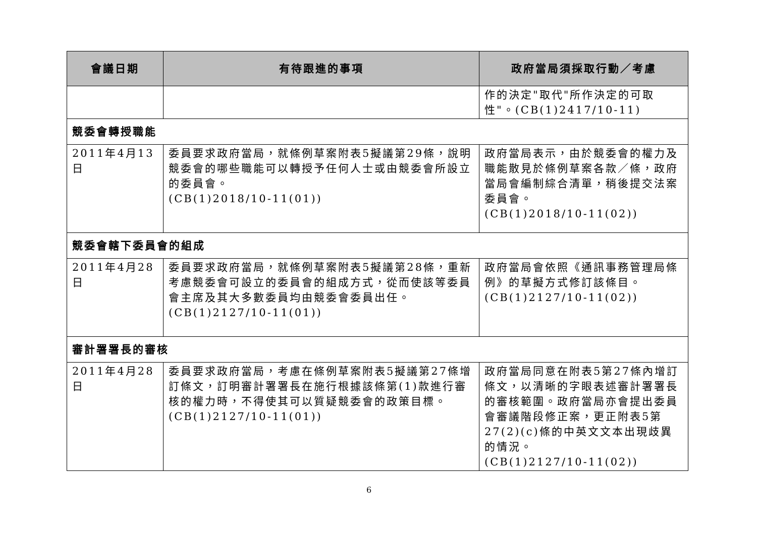| 會議日期 | 有待跟進的事項 | 政府當局須採取行動／考慮 |
| --- | --- | --- |
| | | 作的決定"取代"所作決定的可取性"。(CB(1)2417/10-11) |
| 競委會轉授職能 | | |
| 2011年4月13日 | 委員要求政府當局，就條例草案附表5擬議第29條，說明競委會的哪些職能可以轉授予任何人士或由競委會所設立的委員會。 (CB(1)2018/10-11(01)) | 政府當局表示，由於競委會的權力及職能散見於條例草案各款／條，政府當局會編制綜合清單，稍後提交法案委員會。 (CB(1)2018/10-11(02)) |
| 競委會轄下委員會的組成 | | |
| 2011年4月28日 | 委員要求政府當局，就條例草案附表5擬議第28條，重新考慮競委會可設立的委員會的組成方式，從而使該等委員會主席及其大多數委員均由競委會委員出任。(CB(1)2127/10-11(01)) | 政府當局會依照《通訊事務管理局條例》的草擬方式修訂該條目。(CB(1)2127/10-11(02)) |
| 審計署署長的審核 | | |
| 2011年4月28日 | 委員要求政府當局，考慮在條例草案附表5擬議第27條增訂條文，訂明審計署署長在施行根據該條第(1)款進行審核的權力時，不得使其可以質疑競委會的政策目標。(CB(1)2127/10-11(01)) | 政府當局同意在附表5第27條內增訂條文，以清晰的字眼表述審計署署長的審核範圍。政府當局亦會提出委員會審議階段修正案，更正附表5第27(2)(c)條的中英文文本出現歧異的情況。 (CB(1)2127/10-11(02)) |
6